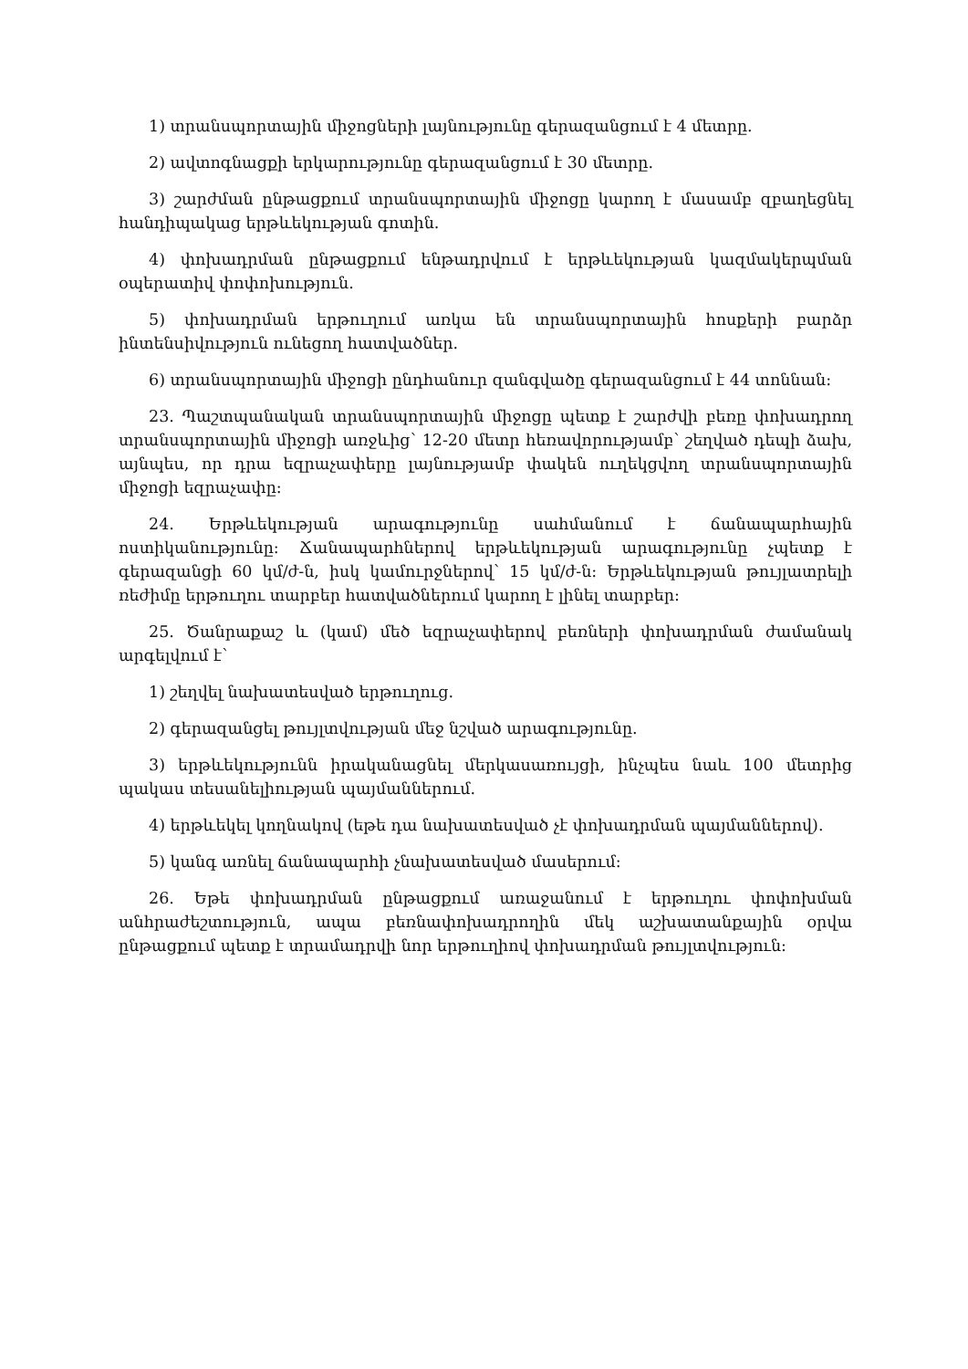1) տրանսպորտային միջոցների լայնությունը գերազանցում է 4 մետրը.
2) ավտոգնացքի երկարությունը գերազանցում է 30 մետրը.
3) շարժման ընթացքում տրանսպորտային միջոցը կարող է մասամբ զբաղեցնել հանդիպակաց երթևեկության գոտին.
4) փոխադրման ընթացքում ենթադրվում է երթևեկության կազմակերպման օպերատիվ փոփոխություն.
5) փոխադրման երթուղում առկա են տրանսպորտային հոսքերի բարձր ինտենսիվություն ունեցող հատվածներ.
6) տրանսպորտային միջոցի ընդհանուր զանգվածը գերազանցում է 44 տոննան:
23. Պաշտպանական տրանսպորտային միջոցը պետք է շարժվի բեռը փոխադրող տրանսպորտային միջոցի առջևից՝ 12-20 մետր հեռավորությամբ՝ շեղված դեպի ձախ, այնպես, որ դրա եզրաչափերը լայնությամբ փակեն ուղեկցվող տրանսպորտային միջոցի եզրաչափը:
24. Երթևեկության արագությունը սահմանում է ճանապարհային ոստիկանությունը: Ճանապարհներով երթևեկության արագությունը չպետք է գերազանցի 60 կմ/ժ-ն, իսկ կամուրջներով՝ 15 կմ/ժ-ն: Երթևեկության թույլատրելի ռեժիմը երթուղու տարբեր հատվածներում կարող է լինել տարբեր:
25. Ծանրաքաշ և (կամ) մեծ եզրաչափերով բեռների փոխադրման ժամանակ արգելվում է՝
1) շեղվել նախատեսված երթուղուց.
2) գերազանցել թույլտվության մեջ նշված արագությունը.
3) երթևեկությունն իրականացնել մերկասառույցի, ինչպես նաև 100 մետրից պակաս տեսանելիության պայմաններում.
4) երթևեկել կողնակով (եթե դա նախատեսված չէ փոխադրման պայմաններով).
5) կանգ առնել ճանապարհի չնախատեսված մասերում:
26. Եթե փոխադրման ընթացքում առաջանում է երթուղու փոփոխման անհրաժեշտություն, ապա բեռնափոխադրողին մեկ աշխատանքային օրվա ընթացքում պետք է տրամադրվի նոր երթուղիով փոխադրման թույլտվություն: